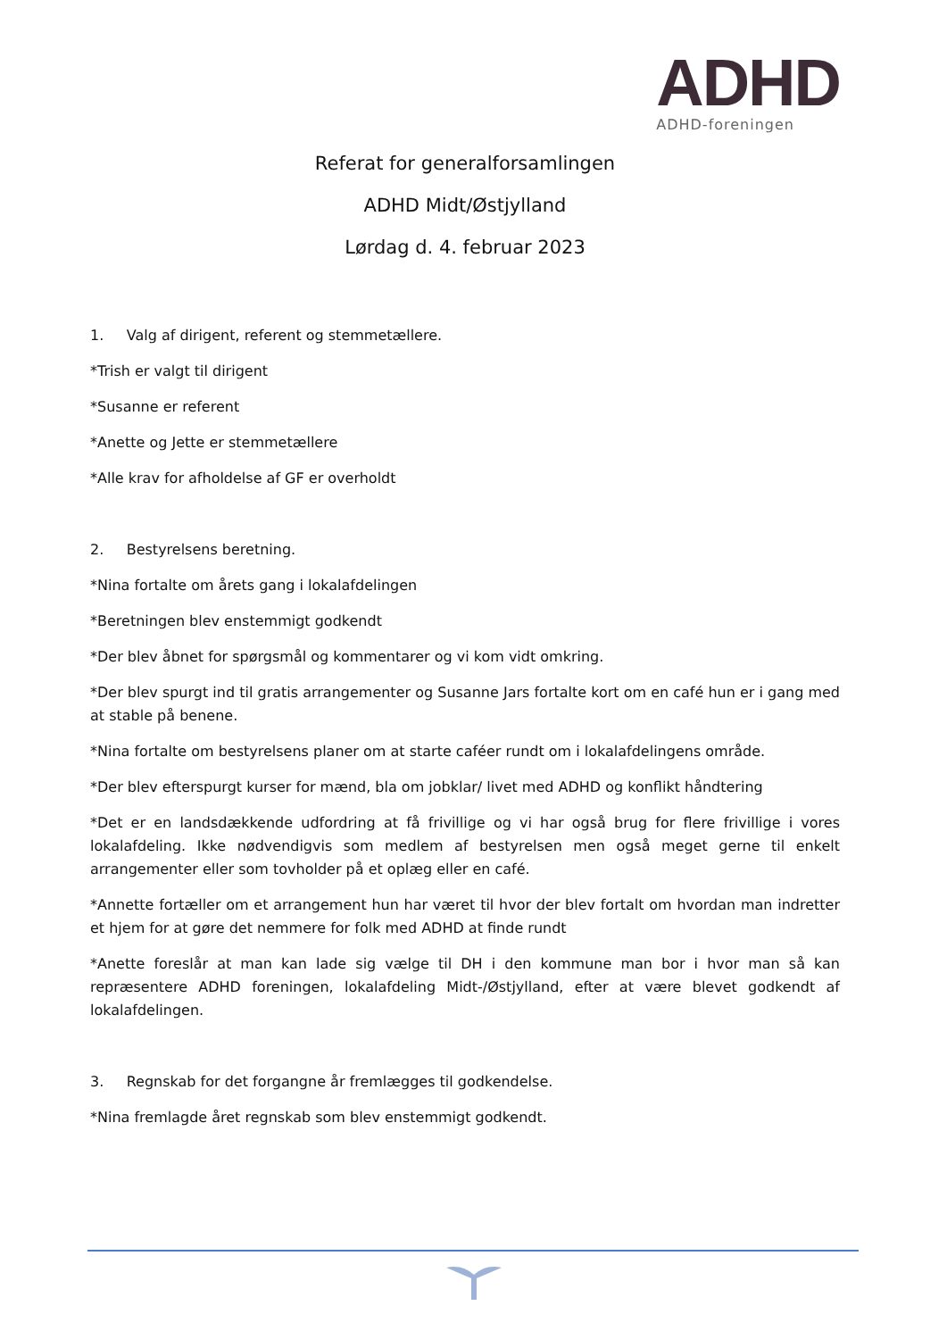ADHD
ADHD-foreningen
Referat for generalforsamlingen
ADHD Midt/Østjylland
Lørdag d. 4. februar 2023
1. Valg af dirigent, referent og stemmetællere.
*Trish er valgt til dirigent
*Susanne er referent
*Anette og Jette er stemmetællere
*Alle krav for afholdelse af GF er overholdt
2. Bestyrelsens beretning.
*Nina fortalte om årets gang i lokalafdelingen
*Beretningen blev enstemmigt godkendt
*Der blev åbnet for spørgsmål og kommentarer og vi kom vidt omkring.
*Der blev spurgt ind til gratis arrangementer og Susanne Jars fortalte kort om en café hun er i gang med at stable på benene.
*Nina fortalte om bestyrelsens planer om at starte caféer rundt om i lokalafdelingens område.
*Der blev efterspurgt kurser for mænd, bla om jobklar/ livet med ADHD og konflikt håndtering
*Det er en landsdækkende udfordring at få frivillige og vi har også brug for flere frivillige i vores lokalafdeling. Ikke nødvendigvis som medlem af bestyrelsen men også meget gerne til enkelt arrangementer eller som tovholder på et oplæg eller en café.
*Annette fortæller om et arrangement hun har været til hvor der blev fortalt om hvordan man indretter et hjem for at gøre det nemmere for folk med ADHD at finde rundt
*Anette foreslår at man kan lade sig vælge til DH i den kommune man bor i hvor man så kan repræsentere ADHD foreningen, lokalafdeling Midt-/Østjylland, efter at være blevet godkendt af lokalafdelingen.
3. Regnskab for det forgangne år fremlægges til godkendelse.
*Nina fremlagde året regnskab som blev enstemmigt godkendt.